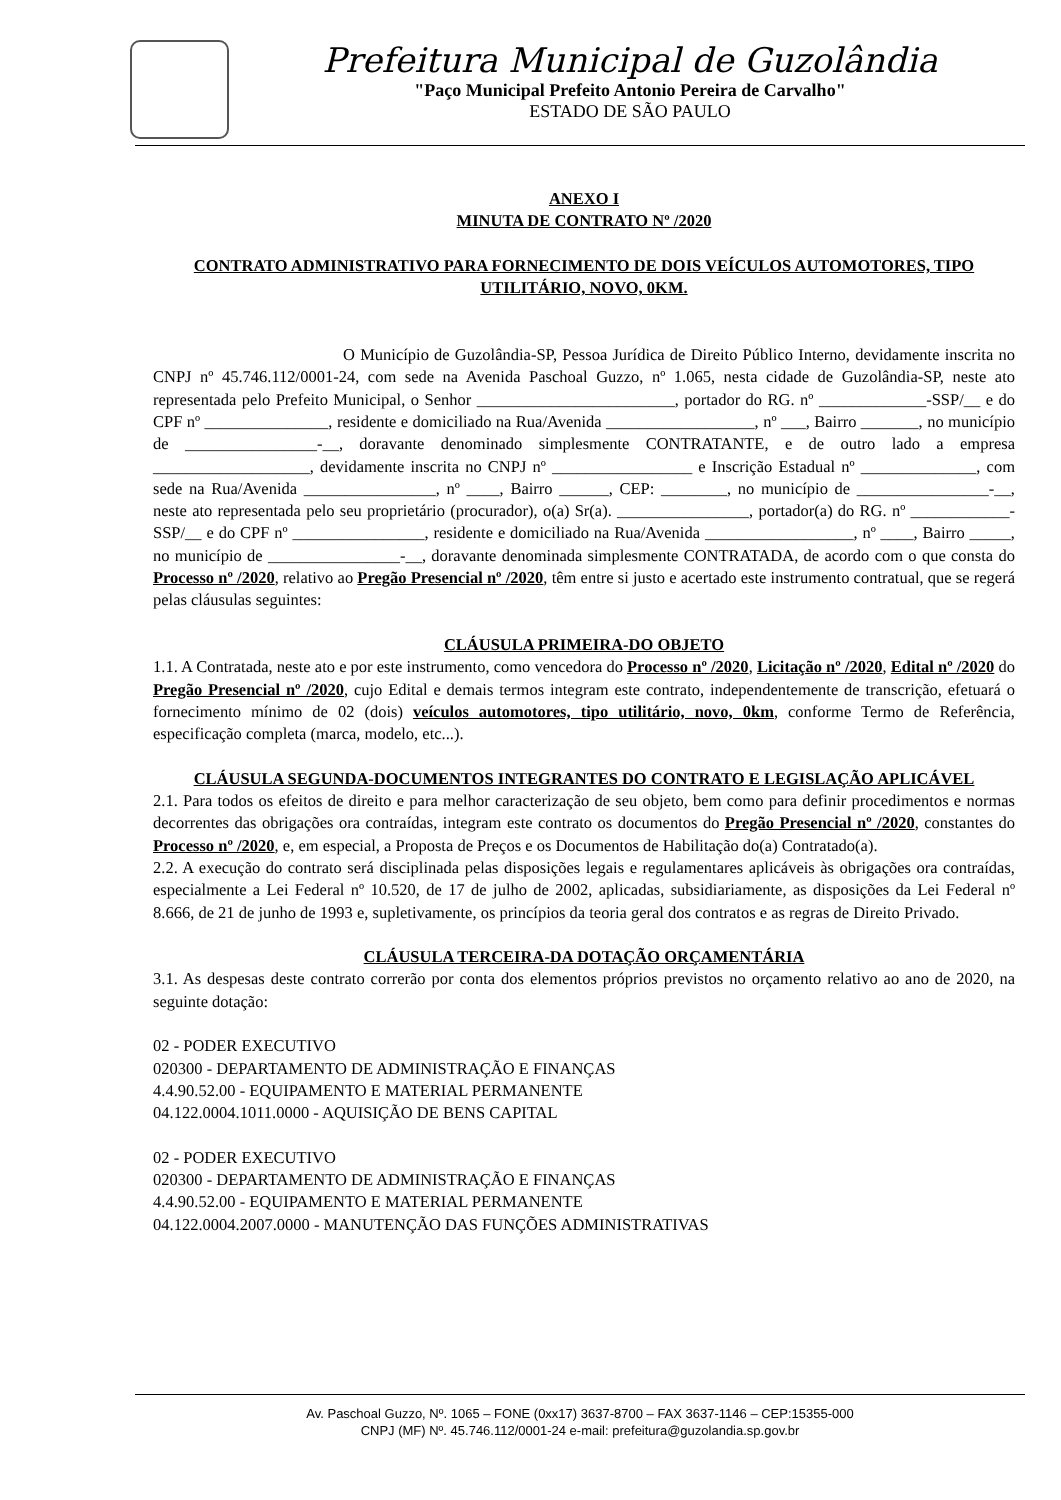Prefeitura Municipal de Guzolândia
"Paço Municipal Prefeito Antonio Pereira de Carvalho"
ESTADO DE SÃO PAULO
ANEXO I
MINUTA DE CONTRATO Nº /2020
CONTRATO ADMINISTRATIVO PARA FORNECIMENTO DE DOIS VEÍCULOS AUTOMOTORES, TIPO UTILITÁRIO, NOVO, 0KM.
O Município de Guzolândia-SP, Pessoa Jurídica de Direito Público Interno, devidamente inscrita no CNPJ nº 45.746.112/0001-24, com sede na Avenida Paschoal Guzzo, nº 1.065, nesta cidade de Guzolândia-SP, neste ato representada pelo Prefeito Municipal, o Senhor ________________________, portador do RG. nº _____________-SSP/__ e do CPF nº _______________, residente e domiciliado na Rua/Avenida __________________, nº ___, Bairro _______, no município de ________________-__, doravante denominado simplesmente CONTRATANTE, e de outro lado a empresa ___________________, devidamente inscrita no CNPJ nº _________________ e Inscrição Estadual nº ______________, com sede na Rua/Avenida ________________, nº ____, Bairro ______, CEP: ________, no município de ________________-__, neste ato representada pelo seu proprietário (procurador), o(a) Sr(a). ________________, portador(a) do RG. nº ____________-SSP/__ e do CPF nº ________________, residente e domiciliado na Rua/Avenida __________________, nº ____, Bairro _____, no município de ________________-__, doravante denominada simplesmente CONTRATADA, de acordo com o que consta do Processo nº /2020, relativo ao Pregão Presencial nº /2020, têm entre si justo e acertado este instrumento contratual, que se regerá pelas cláusulas seguintes:
CLÁUSULA PRIMEIRA-DO OBJETO
1.1. A Contratada, neste ato e por este instrumento, como vencedora do Processo nº /2020, Licitação nº /2020, Edital nº /2020 do Pregão Presencial nº /2020, cujo Edital e demais termos integram este contrato, independentemente de transcrição, efetuará o fornecimento mínimo de 02 (dois) veículos automotores, tipo utilitário, novo, 0km, conforme Termo de Referência, especificação completa (marca, modelo, etc...).
CLÁUSULA SEGUNDA-DOCUMENTOS INTEGRANTES DO CONTRATO E LEGISLAÇÃO APLICÁVEL
2.1. Para todos os efeitos de direito e para melhor caracterização de seu objeto, bem como para definir procedimentos e normas decorrentes das obrigações ora contraídas, integram este contrato os documentos do Pregão Presencial nº /2020, constantes do Processo nº /2020, e, em especial, a Proposta de Preços e os Documentos de Habilitação do(a) Contratado(a).
2.2. A execução do contrato será disciplinada pelas disposições legais e regulamentares aplicáveis às obrigações ora contraídas, especialmente a Lei Federal nº 10.520, de 17 de julho de 2002, aplicadas, subsidiariamente, as disposições da Lei Federal nº 8.666, de 21 de junho de 1993 e, supletivamente, os princípios da teoria geral dos contratos e as regras de Direito Privado.
CLÁUSULA TERCEIRA-DA DOTAÇÃO ORÇAMENTÁRIA
3.1. As despesas deste contrato correrão por conta dos elementos próprios previstos no orçamento relativo ao ano de 2020, na seguinte dotação:
02 - PODER EXECUTIVO
020300 - DEPARTAMENTO DE ADMINISTRAÇÃO E FINANÇAS
4.4.90.52.00 - EQUIPAMENTO E MATERIAL PERMANENTE
04.122.0004.1011.0000 - AQUISIÇÃO DE BENS CAPITAL
02 - PODER EXECUTIVO
020300 - DEPARTAMENTO DE ADMINISTRAÇÃO E FINANÇAS
4.4.90.52.00 - EQUIPAMENTO E MATERIAL PERMANENTE
04.122.0004.2007.0000 - MANUTENÇÃO DAS FUNÇÕES ADMINISTRATIVAS
Av. Paschoal Guzzo, Nº. 1065 – FONE (0xx17) 3637-8700 – FAX 3637-1146 – CEP:15355-000
CNPJ (MF) Nº. 45.746.112/0001-24 e-mail: prefeitura@guzolandia.sp.gov.br